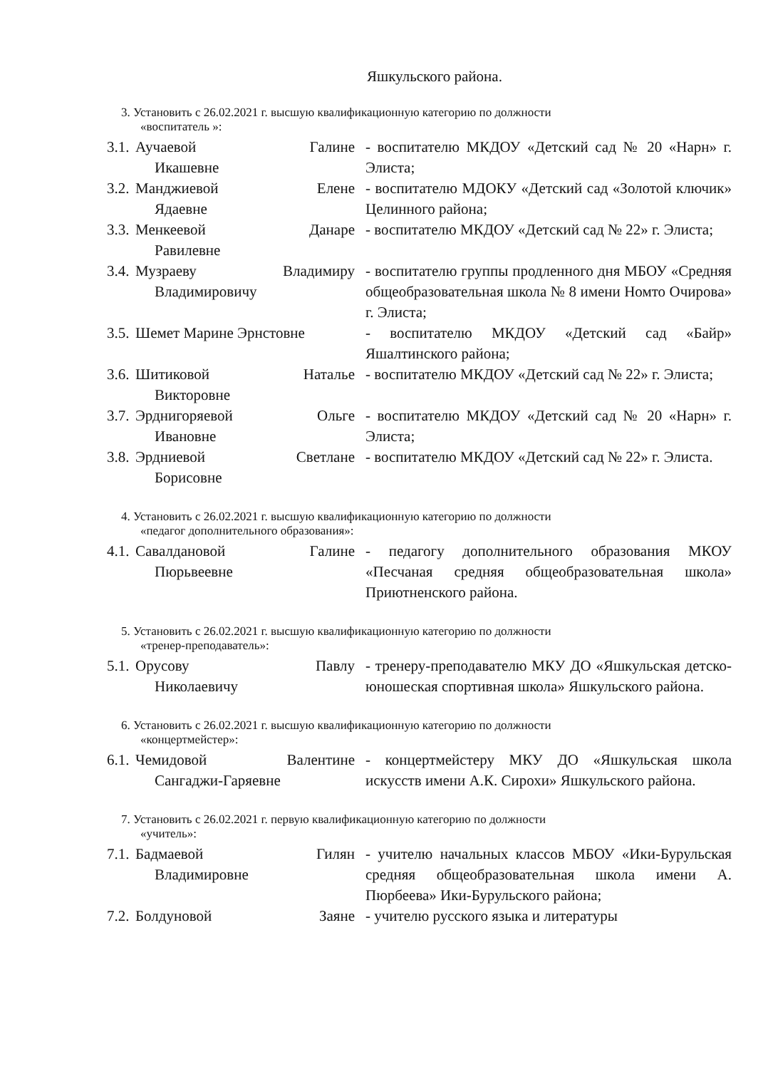Яшкульского района.
3. Установить с 26.02.2021 г. высшую квалификационную категорию по должности
«воспитатель »:
| 3.1. | Аучаевой Галине Икашевне | - воспитателю МКДОУ «Детский сад № 20 «Нарн» г. Элиста; |
| 3.2. | Манджиевой Елене Ядаевне | - воспитателю МДОКУ «Детский сад «Золотой ключик» Целинного района; |
| 3.3. | Менкеевой Данаре Равилевне | - воспитателю МКДОУ «Детский сад № 22» г. Элиста; |
| 3.4. | Музраеву Владимиру Владимировичу | - воспитателю группы продленного дня МБОУ «Средняя общеобразовательная школа № 8 имени Номто Очирова» г. Элиста; |
| 3.5. | Шемет Марине Эрнстовне | - воспитателю МКДОУ «Детский сад «Байр» Яшалтинского района; |
| 3.6. | Шитиковой Наталье Викторовне | - воспитателю МКДОУ «Детский сад № 22» г. Элиста; |
| 3.7. | Эрднигоряевой Ольге Ивановне | - воспитателю МКДОУ «Детский сад № 20 «Нарн» г. Элиста; |
| 3.8. | Эрдниевой Светлане Борисовне | - воспитателю МКДОУ «Детский сад № 22» г. Элиста. |
4. Установить с 26.02.2021 г. высшую квалификационную категорию по должности
«педагог дополнительного образования»:
| 4.1. | Савалдановой Галине Пюрьвеевне | - педагогу дополнительного образования МКОУ «Песчаная средняя общеобразовательная школа» Приютненского района. |
5. Установить с 26.02.2021 г. высшую квалификационную категорию по должности
«тренер-преподаватель»:
| 5.1. | Орусову Павлу Николаевичу | - тренеру-преподавателю МКУ ДО «Яшкульская детско-юношеская спортивная школа» Яшкульского района. |
6. Установить с 26.02.2021 г. высшую квалификационную категорию по должности
«концертмейстер»:
| 6.1. | Чемидовой Валентине Сангаджи-Гаряевне | - концертмейстеру МКУ ДО «Яшкульская школа искусств имени А.К. Сирохи» Яшкульского района. |
7. Установить с 26.02.2021 г. первую квалификационную категорию по должности
«учитель»:
| 7.1. | Бадмаевой Гилян Владимировне | - учителю начальных классов МБОУ «Ики-Бурульская средняя общеобразовательная школа имени А. Пюрбеева» Ики-Бурульского района; |
| 7.2. | Болдуновой Заяне | - учителю русского языка и литературы |